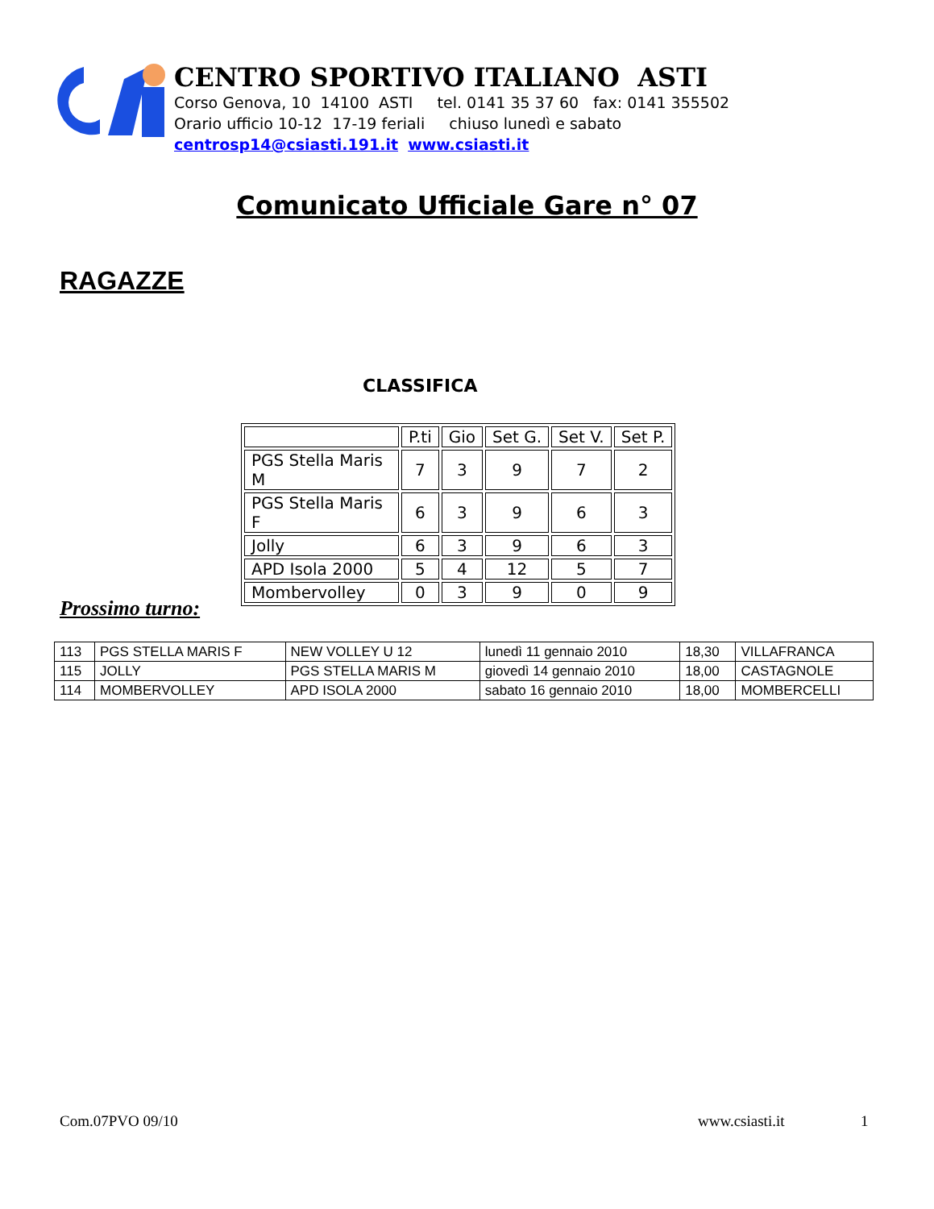CENTRO SPORTIVO ITALIANO ASTI
Corso Genova, 10 14100 ASTI tel. 0141 35 37 60 fax: 0141 355502
Orario ufficio 10-12 17-19 feriali chiuso lunedì e sabato
centrosp14@csiasti.191.it www.csiasti.it
Comunicato Ufficiale Gare n° 07
RAGAZZE
CLASSIFICA
| | P.ti | Gio | Set G. | Set V. | Set P. |
| PGS Stella Maris M | 7 | 3 | 9 | 7 | 2 |
| PGS Stella Maris F | 6 | 3 | 9 | 6 | 3 |
| Jolly | 6 | 3 | 9 | 6 | 3 |
| APD Isola 2000 | 5 | 4 | 12 | 5 | 7 |
| Mombervolley | 0 | 3 | 9 | 0 | 9 |
Prossimo turno:
| 113 | PGS STELLA MARIS F | NEW VOLLEY U 12 | lunedì 11 gennaio 2010 | 18,30 | VILLAFRANCA |
| 115 | JOLLY | PGS STELLA MARIS M | giovedì 14 gennaio 2010 | 18,00 | CASTAGNOLE |
| 114 | MOMBERVOLLEY | APD ISOLA 2000 | sabato 16 gennaio 2010 | 18,00 | MOMBERCELLI |
Com.07PVO 09/10 www.csiasti.it 1